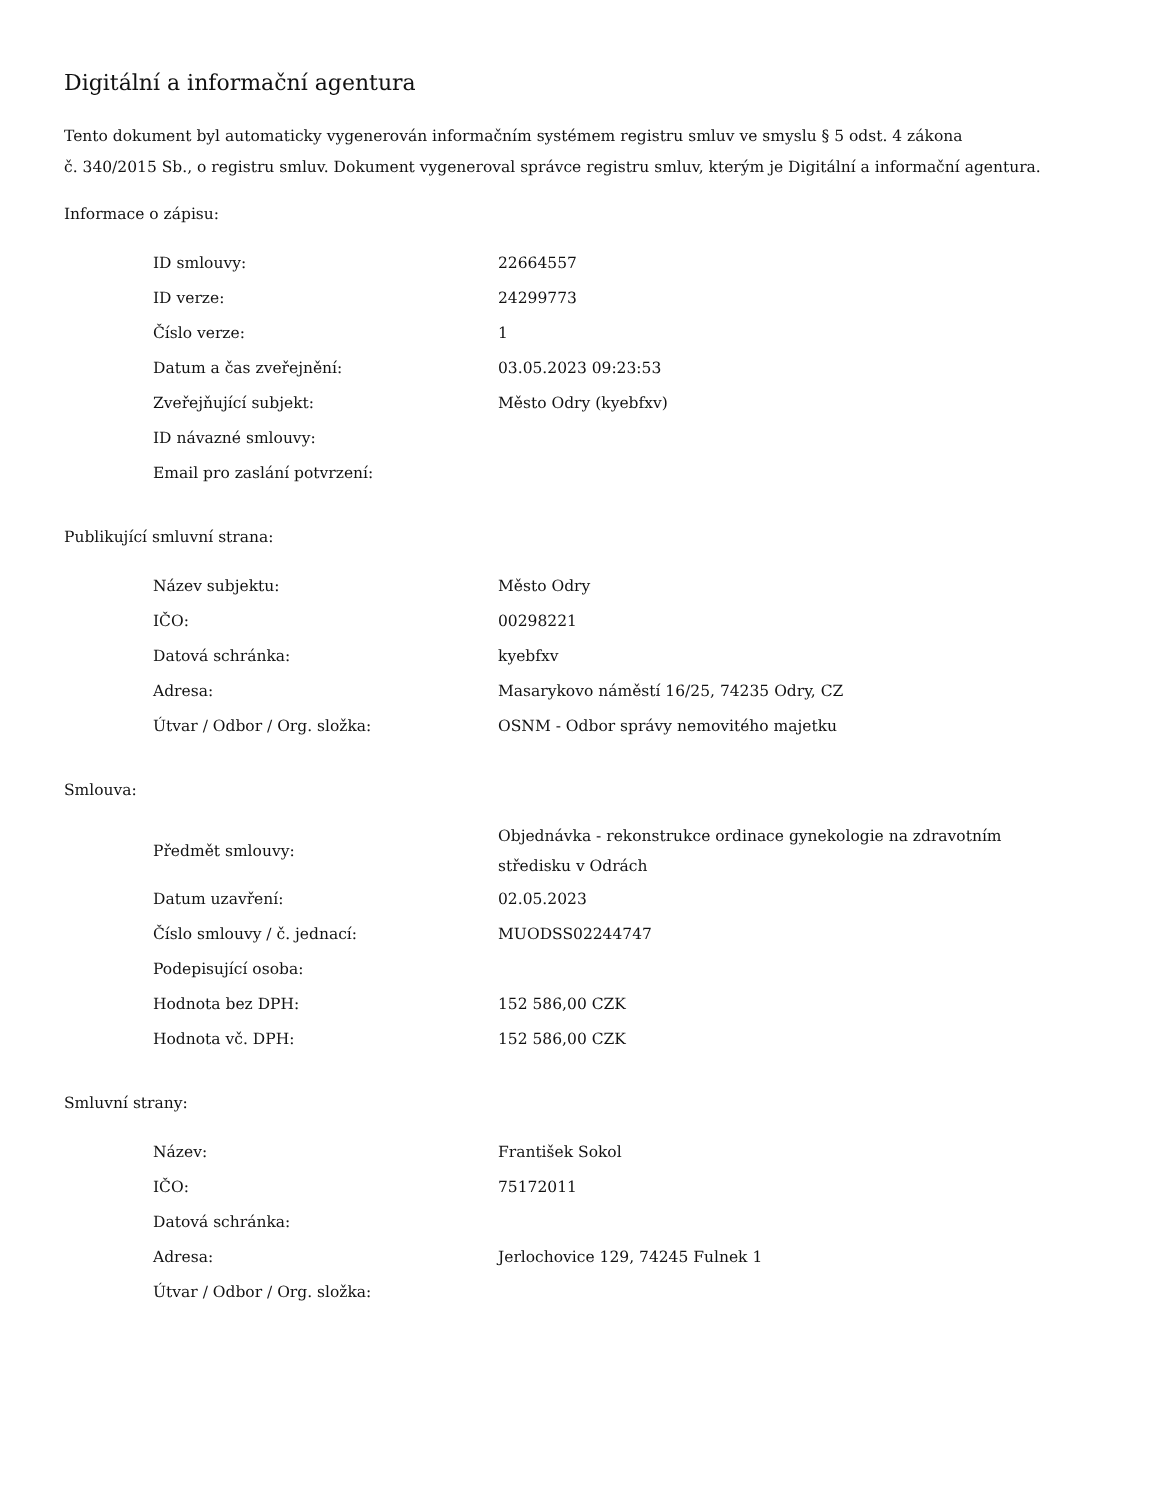Digitální a informační agentura
Tento dokument byl automaticky vygenerován informačním systémem registru smluv ve smyslu § 5 odst. 4 zákona
č. 340/2015 Sb., o registru smluv. Dokument vygeneroval správce registru smluv, kterým je Digitální a informační agentura.
Informace o zápisu:
| ID smlouvy: | 22664557 |
| ID verze: | 24299773 |
| Číslo verze: | 1 |
| Datum a čas zveřejnění: | 03.05.2023 09:23:53 |
| Zveřejňující subjekt: | Město Odry (kyebfxv) |
| ID návazné smlouvy: | |
| Email pro zaslání potvrzení: | |
Publikující smluvní strana:
| Název subjektu: | Město Odry |
| IČO: | 00298221 |
| Datová schránka: | kyebfxv |
| Adresa: | Masarykovo náměstí 16/25, 74235 Odry, CZ |
| Útvar / Odbor / Org. složka: | OSNM - Odbor správy nemovitého majetku |
Smlouva:
| Předmět smlouvy: | Objednávka - rekonstrukce ordinace gynekologie na zdravotním středisku v Odrách |
| Datum uzavření: | 02.05.2023 |
| Číslo smlouvy / č. jednací: | MUODSS02244747 |
| Podepisující osoba: | |
| Hodnota bez DPH: | 152 586,00 CZK |
| Hodnota vč. DPH: | 152 586,00 CZK |
Smluvní strany:
| Název: | František Sokol |
| IČO: | 75172011 |
| Datová schránka: | |
| Adresa: | Jerlochovice 129, 74245 Fulnek 1 |
| Útvar / Odbor / Org. složka: | |